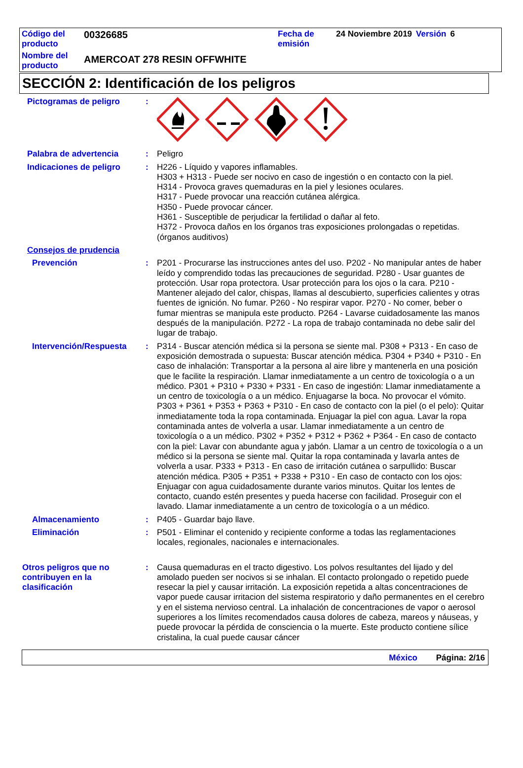| Código del producto | 00326685 | Fecha de emisión | 24 Noviembre 2019 | Versión | 6 |
| Nombre del producto | AMERCOAT 278 RESIN OFFWHITE | | | | |
SECCIÓN 2: Identificación de los peligros
Pictogramas de peligro :
Palabra de advertencia : Peligro
Indicaciones de peligro : H226 - Líquido y vapores inflamables.
H303 + H313 - Puede ser nocivo en caso de ingestión o en contacto con la piel.
H314 - Provoca graves quemaduras en la piel y lesiones oculares.
H317 - Puede provocar una reacción cutánea alérgica.
H350 - Puede provocar cáncer.
H361 - Susceptible de perjudicar la fertilidad o dañar al feto.
H372 - Provoca daños en los órganos tras exposiciones prolongadas o repetidas. (órganos auditivos)
Consejos de prudencia
Prevención : P201 - Procurarse las instrucciones antes del uso. P202 - No manipular antes de haber leído y comprendido todas las precauciones de seguridad. P280 - Usar guantes de protección. Usar ropa protectora. Usar protección para los ojos o la cara. P210 - Mantener alejado del calor, chispas, llamas al descubierto, superficies calientes y otras fuentes de ignición. No fumar. P260 - No respirar vapor. P270 - No comer, beber o fumar mientras se manipula este producto. P264 - Lavarse cuidadosamente las manos después de la manipulación. P272 - La ropa de trabajo contaminada no debe salir del lugar de trabajo.
Intervención/Respuesta : P314 - Buscar atención médica si la persona se siente mal. P308 + P313 - En caso de exposición demostrada o supuesta: Buscar atención médica. P304 + P340 + P310 - En caso de inhalación: Transportar a la persona al aire libre y mantenerla en una posición que le facilite la respiración. Llamar inmediatamente a un centro de toxicología o a un médico. P301 + P310 + P330 + P331 - En caso de ingestión: Llamar inmediatamente a un centro de toxicología o a un médico. Enjuagarse la boca. No provocar el vómito. P303 + P361 + P353 + P363 + P310 - En caso de contacto con la piel (o el pelo): Quitar inmediatamente toda la ropa contaminada. Enjuagar la piel con agua. Lavar la ropa contaminada antes de volverla a usar. Llamar inmediatamente a un centro de toxicología o a un médico. P302 + P352 + P312 + P362 + P364 - En caso de contacto con la piel: Lavar con abundante agua y jabón. Llamar a un centro de toxicología o a un médico si la persona se siente mal. Quitar la ropa contaminada y lavarla antes de volverla a usar. P333 + P313 - En caso de irritación cutánea o sarpullido: Buscar atención médica. P305 + P351 + P338 + P310 - En caso de contacto con los ojos: Enjuagar con agua cuidadosamente durante varios minutos. Quitar los lentes de contacto, cuando estén presentes y pueda hacerse con facilidad. Proseguir con el lavado. Llamar inmediatamente a un centro de toxicología o a un médico.
Almacenamiento : P405 - Guardar bajo llave.
Eliminación : P501 - Eliminar el contenido y recipiente conforme a todas las reglamentaciones locales, regionales, nacionales e internacionales.
Otros peligros que no contribuyen en la clasificación
: Causa quemaduras en el tracto digestivo. Los polvos resultantes del lijado y del amolado pueden ser nocivos si se inhalan. El contacto prolongado o repetido puede resecar la piel y causar irritación. La exposición repetida a altas concentraciones de vapor puede causar irritacion del sistema respiratorio y daño permanentes en el cerebro y en el sistema nervioso central. La inhalación de concentraciones de vapor o aerosol superiores a los límites recomendados causa dolores de cabeza, mareos y náuseas, y puede provocar la pérdida de consciencia o la muerte. Este producto contiene sílice cristalina, la cual puede causar cáncer
México Página: 2/16